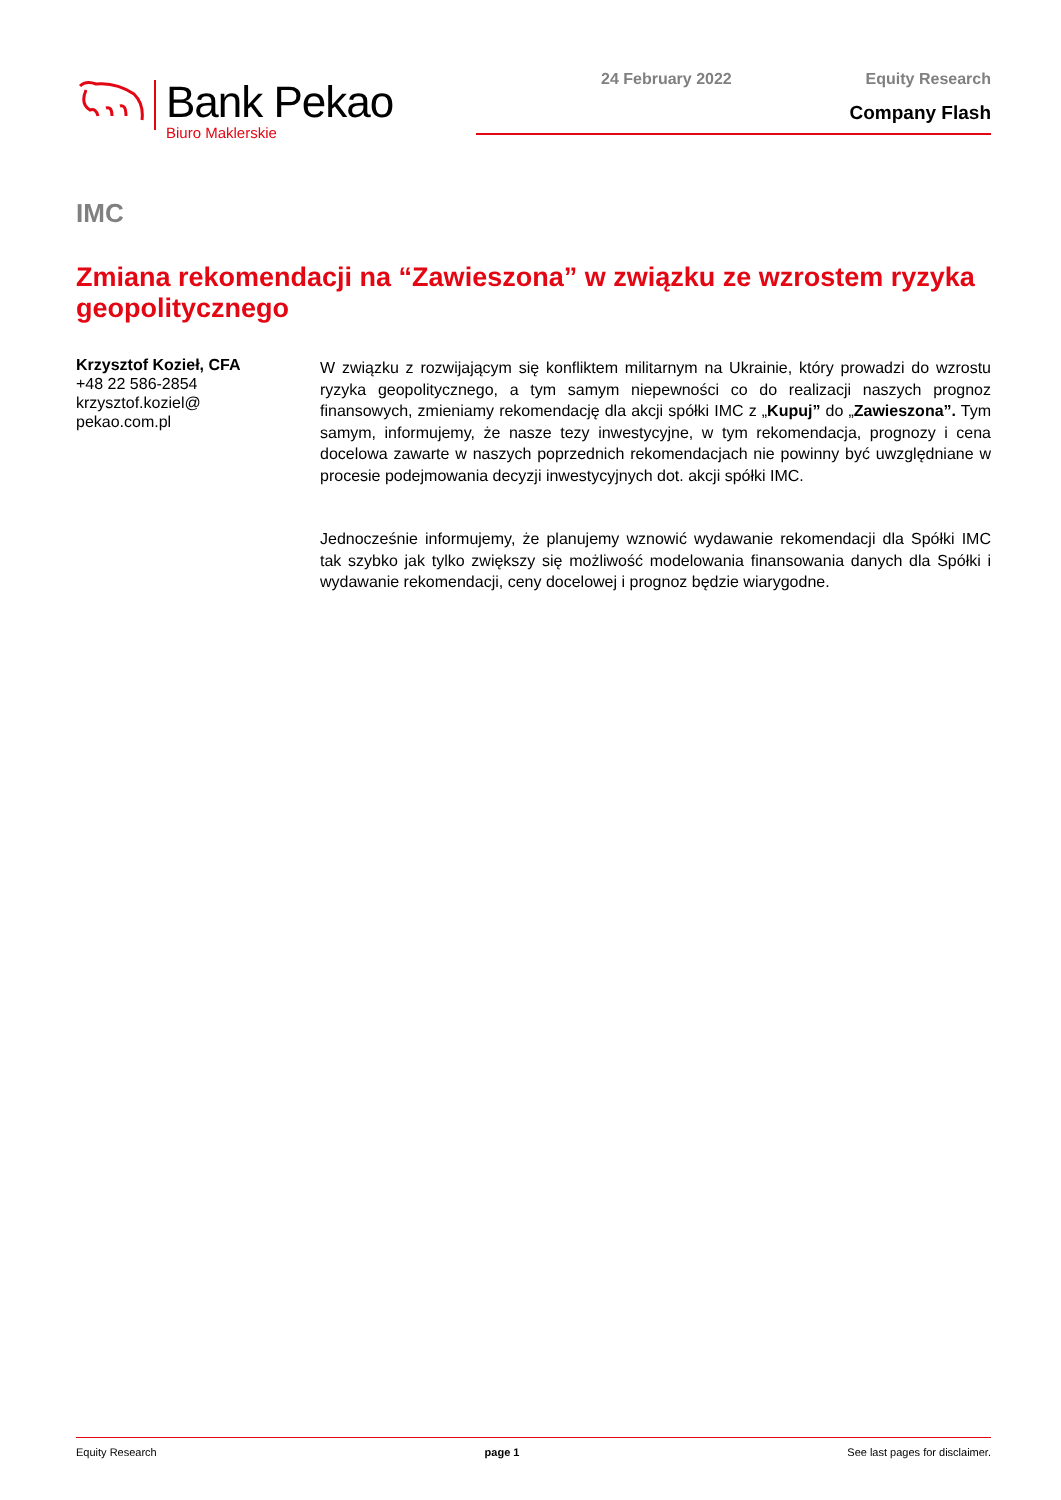Bank Pekao
Biuro Maklerskie
24 February 2022 Equity Research
Company Flash
IMC
Zmiana rekomendacji na “Zawieszona” w związku ze wzrostem ryzyka geopolitycznego
Krzysztof Kozieł, CFA
+48 22 586-2854
krzysztof.koziel@
pekao.com.pl
W związku z rozwijającym się konfliktem militarnym na Ukrainie, który prowadzi do wzrostu ryzyka geopolitycznego, a tym samym niepewności co do realizacji naszych prognoz finansowych, zmieniamy rekomendację dla akcji spółki IMC z „Kupuj” do „Zawieszona”. Tym samym, informujemy, że nasze tezy inwestycyjne, w tym rekomendacja, prognozy i cena docelowa zawarte w naszych poprzednich rekomendacjach nie powinny być uwzględniane w procesie podejmowania decyzji inwestycyjnych dot. akcji spółki IMC.
Jednocześnie informujemy, że planujemy wznowić wydawanie rekomendacji dla Spółki IMC tak szybko jak tylko zwiększy się możliwość modelowania finansowania danych dla Spółki i wydawanie rekomendacji, ceny docelowej i prognoz będzie wiarygodne.
Equity Research page 1 See last pages for disclaimer.